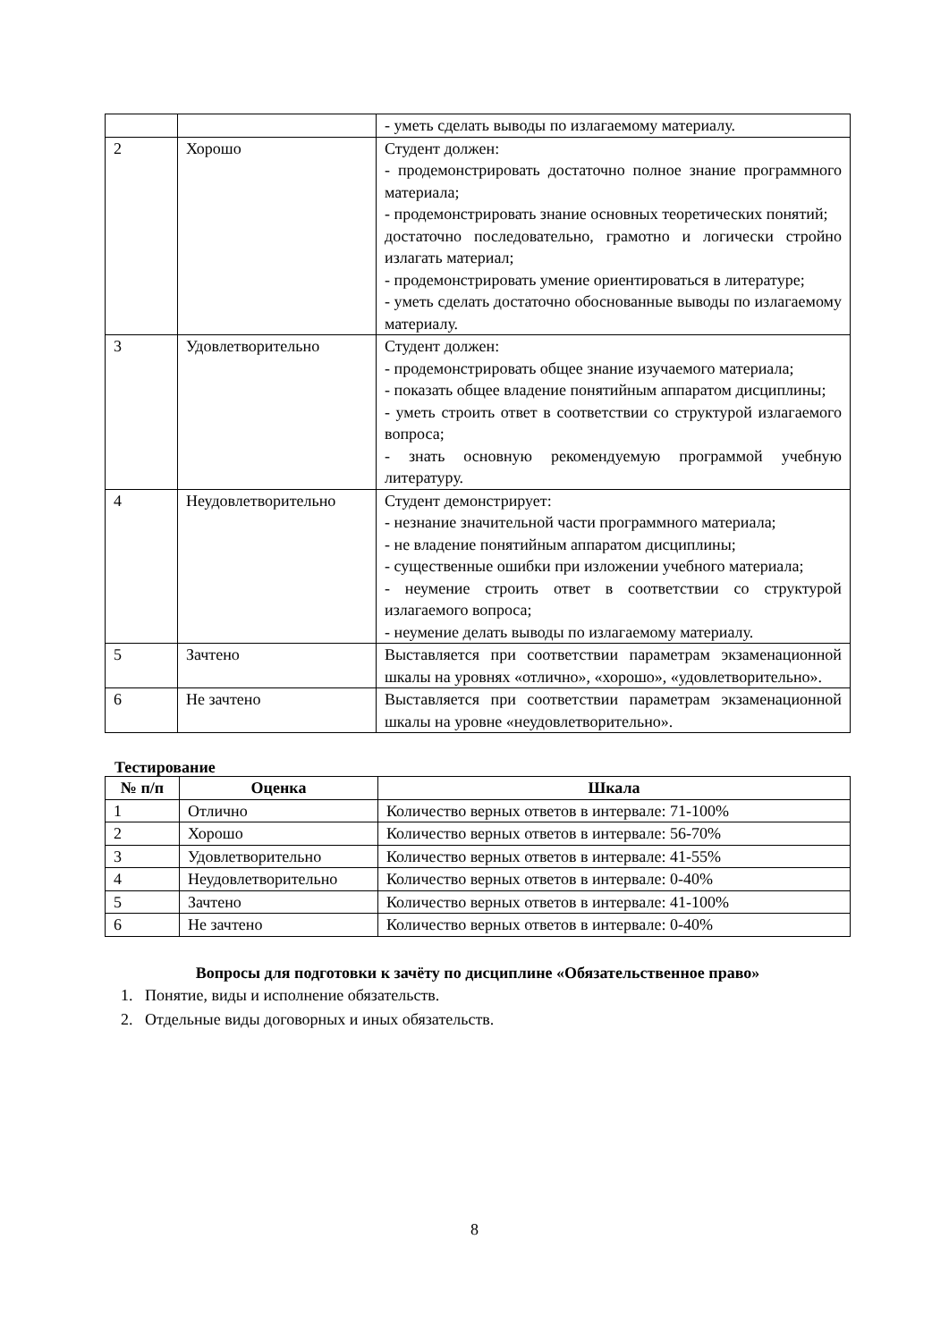| | | - уметь сделать выводы по излагаемому материалу. |
| 2 | Хорошо | Студент должен: - продемонстрировать достаточно полное знание программного материала; - продемонстрировать знание основных теоретических понятий; достаточно последовательно, грамотно и логически стройно излагать материал; - продемонстрировать умение ориентироваться в литературе; - уметь сделать достаточно обоснованные выводы по излагаемому материалу. |
| 3 | Удовлетворительно | Студент должен: - продемонстрировать общее знание изучаемого материала; - показать общее владение понятийным аппаратом дисциплины; - уметь строить ответ в соответствии со структурой излагаемого вопроса; - знать основную рекомендуемую программой учебную литературу. |
| 4 | Неудовлетворительно | Студент демонстрирует: - незнание значительной части программного материала; - не владение понятийным аппаратом дисциплины; - существенные ошибки при изложении учебного материала; - неумение строить ответ в соответствии со структурой излагаемого вопроса; - неумение делать выводы по излагаемому материалу. |
| 5 | Зачтено | Выставляется при соответствии параметрам экзаменационной шкалы на уровнях «отлично», «хорошо», «удовлетворительно». |
| 6 | Не зачтено | Выставляется при соответствии параметрам экзаменационной шкалы на уровне «неудовлетворительно». |
Тестирование
| № п/п | Оценка | Шкала |
| --- | --- | --- |
| 1 | Отлично | Количество верных ответов в интервале: 71-100% |
| 2 | Хорошо | Количество верных ответов в интервале: 56-70% |
| 3 | Удовлетворительно | Количество верных ответов в интервале: 41-55% |
| 4 | Неудовлетворительно | Количество верных ответов в интервале: 0-40% |
| 5 | Зачтено | Количество верных ответов в интервале: 41-100% |
| 6 | Не зачтено | Количество верных ответов в интервале: 0-40% |
Вопросы для подготовки к зачёту по дисциплине «Обязательственное право»
1. Понятие, виды и исполнение обязательств.
2. Отдельные виды договорных и иных обязательств.
8